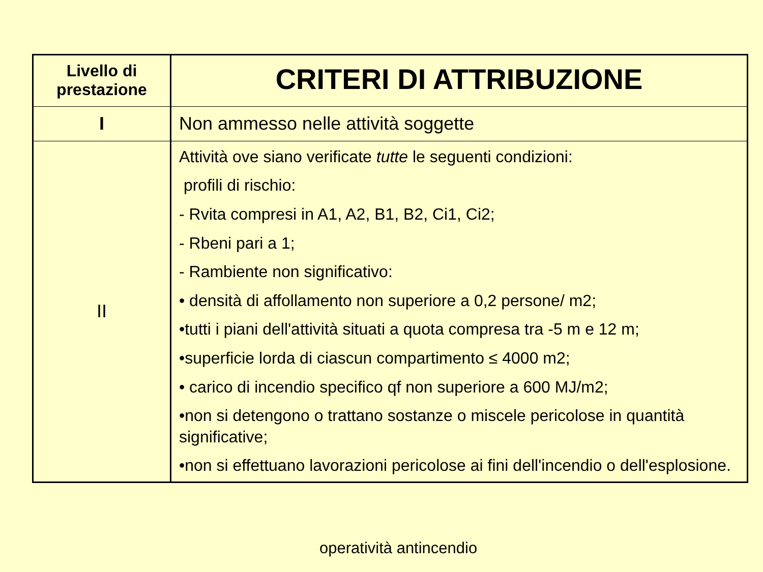| Livello di prestazione | CRITERI DI ATTRIBUZIONE |
| --- | --- |
| I | Non ammesso nelle attività soggette |
| II | Attività ove siano verificate tutte le seguenti condizioni: profili di rischio: - Rvita compresi in A1, A2, B1, B2, Ci1, Ci2; - Rbeni pari a 1; - Rambiente non significativo: • densità di affollamento non superiore a 0,2 persone/ m2; •tutti i piani dell'attività situati a quota compresa tra -5 m e 12 m; •superficie lorda di ciascun compartimento ≤ 4000 m2; • carico di incendio specifico qf non superiore a 600 MJ/m2; •non si detengono o trattano sostanze o miscele pericolose in quantità significative; •non si effettuano lavorazioni pericolose ai fini dell'incendio o dell'esplosione. |
operatività antincendio